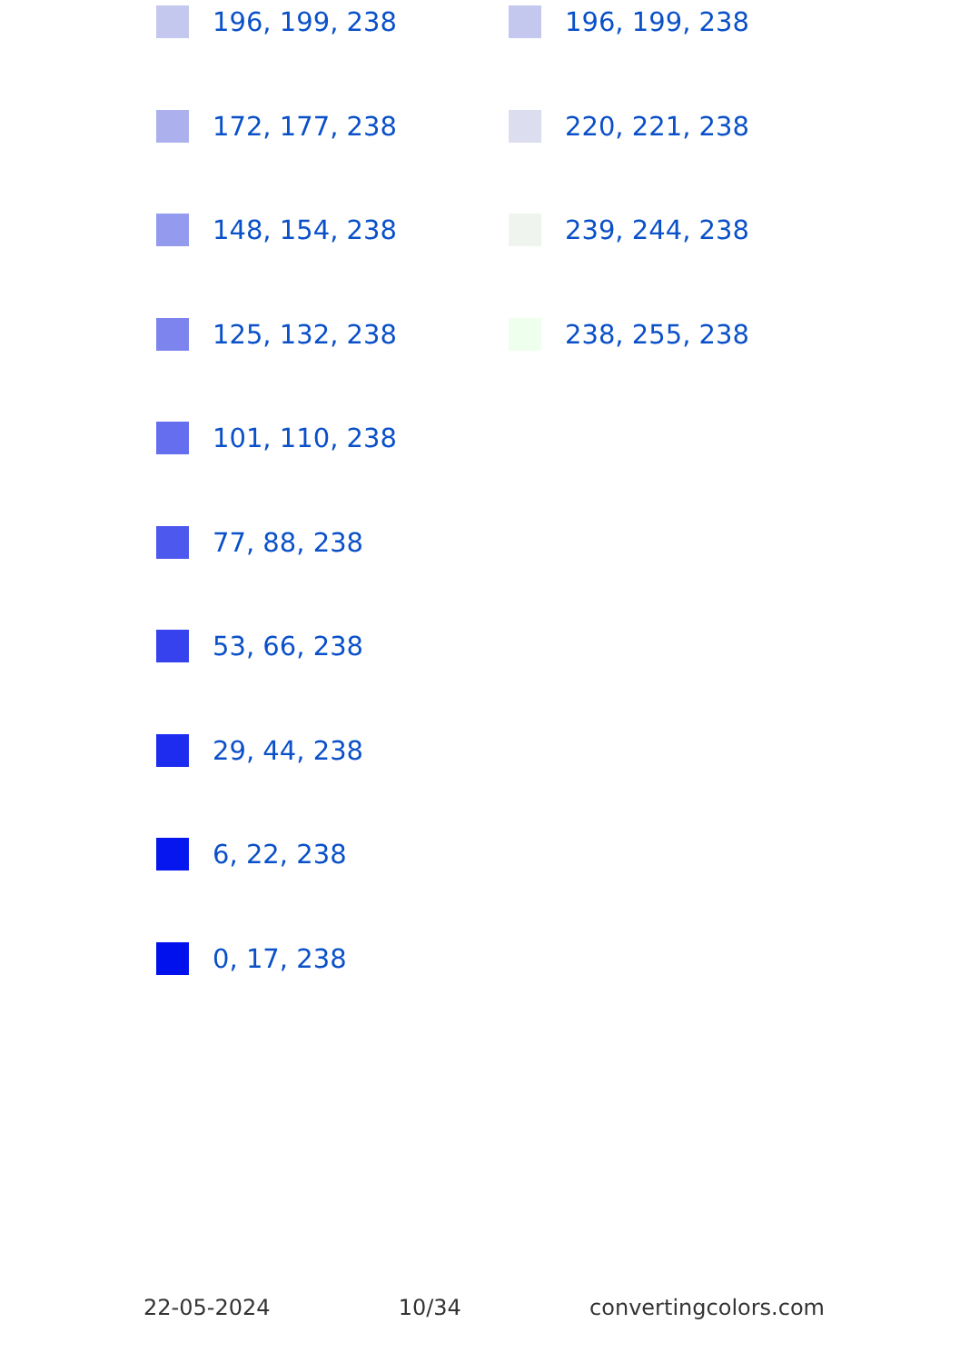196, 199, 238
172, 177, 238
148, 154, 238
125, 132, 238
101, 110, 238
77, 88, 238
53, 66, 238
29, 44, 238
6, 22, 238
0, 17, 238
196, 199, 238
220, 221, 238
239, 244, 238
238, 255, 238
22-05-2024 10/34 convertingcolors.com